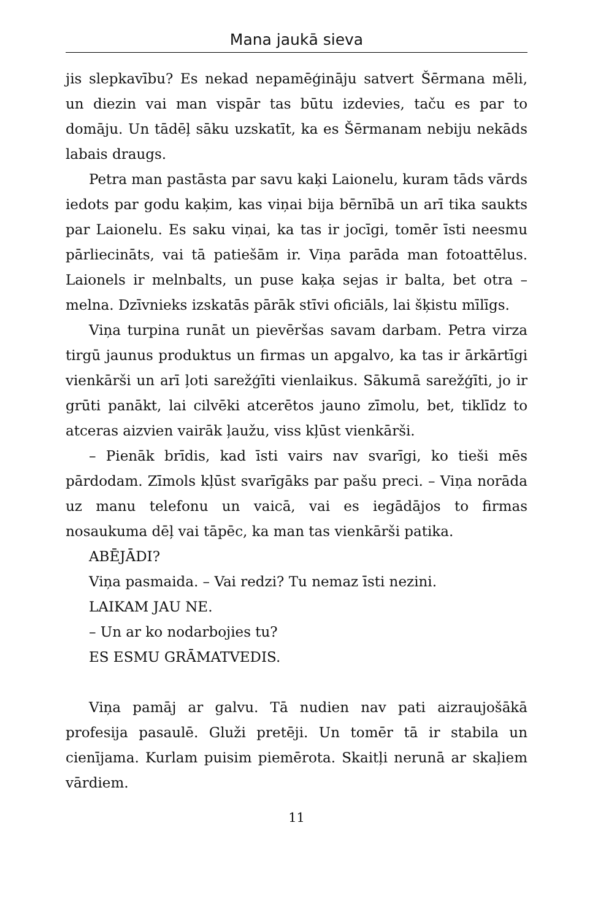Mana jaukā sieva
jis slepkavību? Es nekad nepamēģināju satvert Šērmana mēli, un diezin vai man vispār tas būtu izdevies, taču es par to domāju. Un tādēļ sāku uzskatīt, ka es Šērmanam nebiju nekāds labais draugs.
Petra man pastāsta par savu kaķi Laionelu, kuram tāds vārds iedots par godu kaķim, kas viņai bija bērnībā un arī tika saukts par Laionelu. Es saku viņai, ka tas ir jocīgi, tomēr īsti neesmu pārliecināts, vai tā patiešām ir. Viņa parāda man fotoattēlus. Laionels ir melnbalts, un puse kaķa sejas ir balta, bet otra – melna. Dzīvnieks izskatās pārāk stīvi oficiāls, lai šķistu mīlīgs.
Viņa turpina runāt un pievēršas savam darbam. Petra virza tirgū jaunus produktus un firmas un apgalvo, ka tas ir ārkārtīgi vienkārši un arī ļoti sarežģīti vienlaikus. Sākumā sarežģīti, jo ir grūti panākt, lai cilvēki atcerētos jauno zīmolu, bet, tiklīdz to atceras aizvien vairāk ļaužu, viss kļūst vienkārši.
– Pienāk brīdis, kad īsti vairs nav svarīgi, ko tieši mēs pārdodam. Zīmols kļūst svarīgāks par pašu preci. – Viņa norāda uz manu telefonu un vaicā, vai es iegādājos to firmas nosaukuma dēļ vai tāpēc, ka man tas vienkārši patika.
ABĒJĀDI?
Viņa pasmaida. – Vai redzi? Tu nemaz īsti nezini.
LAIKAM JAU NE.
– Un ar ko nodarbojies tu?
ES ESMU GRĀMATVEDIS.
Viņa pamāj ar galvu. Tā nudien nav pati aizraujošākā profesija pasaulē. Gluži pretēji. Un tomēr tā ir stabila un cienījama. Kurlam puisim piemērota. Skaitļi nerunā ar skaļiem vārdiem.
11